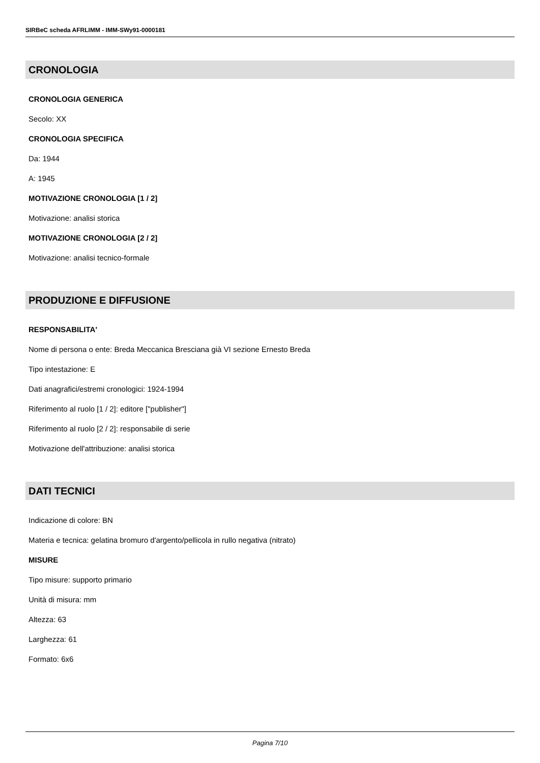SIRBeC scheda AFRLIMM - IMM-SWy91-0000181
CRONOLOGIA
CRONOLOGIA GENERICA
Secolo: XX
CRONOLOGIA SPECIFICA
Da: 1944
A: 1945
MOTIVAZIONE CRONOLOGIA [1 / 2]
Motivazione: analisi storica
MOTIVAZIONE CRONOLOGIA [2 / 2]
Motivazione: analisi tecnico-formale
PRODUZIONE E DIFFUSIONE
RESPONSABILITA'
Nome di persona o ente: Breda Meccanica Bresciana già VI sezione Ernesto Breda
Tipo intestazione: E
Dati anagrafici/estremi cronologici: 1924-1994
Riferimento al ruolo [1 / 2]: editore ["publisher"]
Riferimento al ruolo [2 / 2]: responsabile di serie
Motivazione dell'attribuzione: analisi storica
DATI TECNICI
Indicazione di colore: BN
Materia e tecnica: gelatina bromuro d'argento/pellicola in rullo negativa (nitrato)
MISURE
Tipo misure: supporto primario
Unità di misura: mm
Altezza: 63
Larghezza: 61
Formato: 6x6
Pagina 7/10